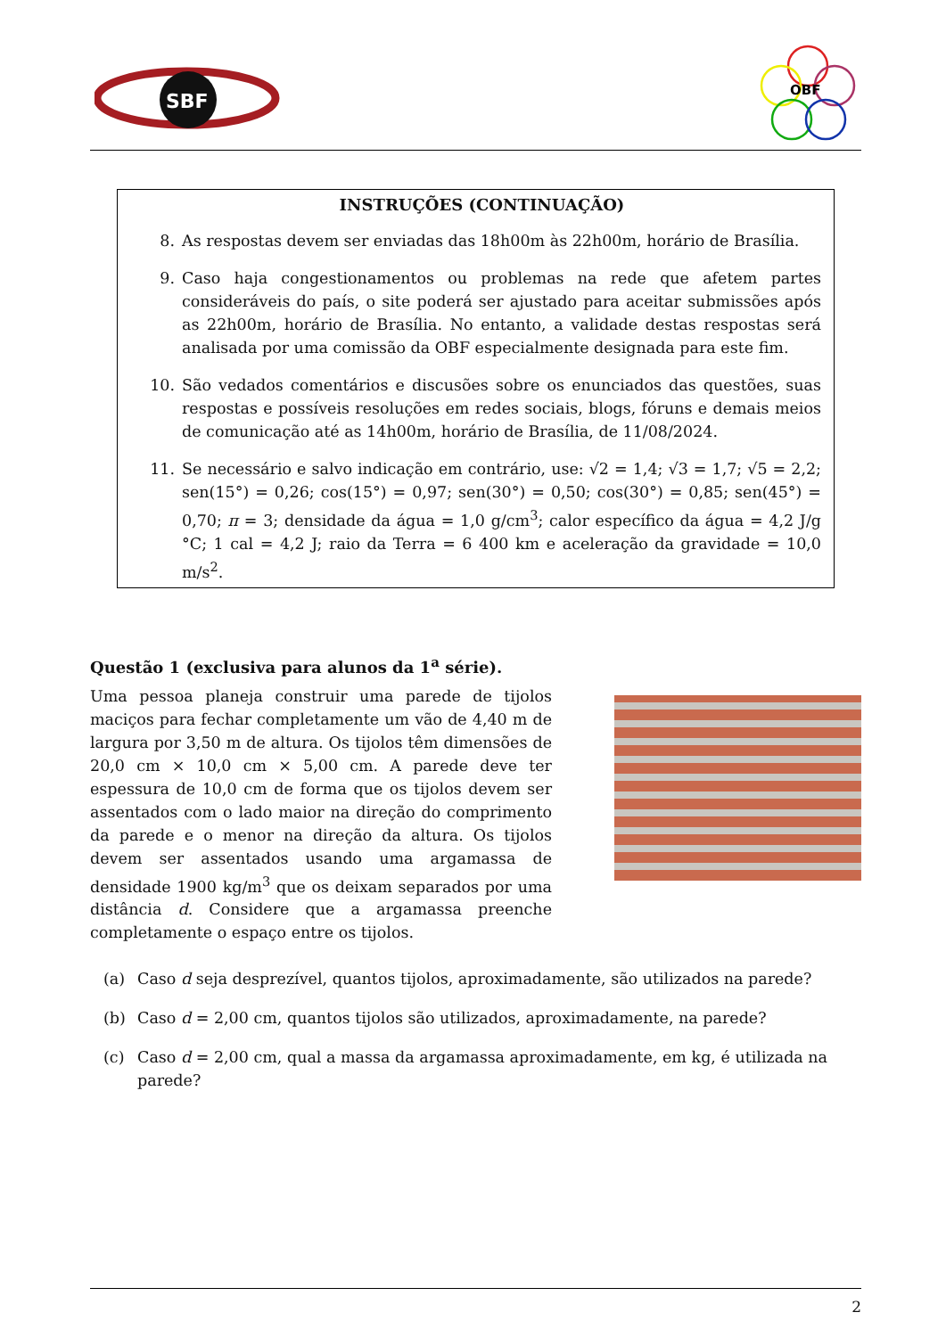SBF
OBF
INSTRUÇÕES (CONTINUAÇÃO)
8. As respostas devem ser enviadas das 18h00m às 22h00m, horário de Brasília.
9. Caso haja congestionamentos ou problemas na rede que afetem partes consideráveis do país, o site poderá ser ajustado para aceitar submissões após as 22h00m, horário de Brasília. No entanto, a validade destas respostas será analisada por uma comissão da OBF especialmente designada para este fim.
10. São vedados comentários e discusões sobre os enunciados das questões, suas respostas e possíveis resoluções em redes sociais, blogs, fóruns e demais meios de comunicação até as 14h00m, horário de Brasília, de 11/08/2024.
11. Se necessário e salvo indicação em contrário, use: √2 = 1,4; √3 = 1,7; √5 = 2,2; sen(15°) = 0,26; cos(15°) = 0,97; sen(30°) = 0,50; cos(30°) = 0,85; sen(45°) = 0,70; π = 3; densidade da água = 1,0 g/cm<sup>3</sup>; calor específico da água = 4,2 J/g °C; 1 cal = 4,2 J; raio da Terra = 6 400 km e aceleração da gravidade = 10,0 m/s<sup>2</sup>.
Questão 1 (exclusiva para alunos da 1<sup>a</sup> série).
Uma pessoa planeja construir uma parede de tijolos maciços para fechar completamente um vão de 4,40 m de largura por 3,50 m de altura. Os tijolos têm dimensões de 20,0 cm × 10,0 cm × 5,00 cm. A parede deve ter espessura de 10,0 cm de forma que os tijolos devem ser assentados com o lado maior na direção do comprimento da parede e o menor na direção da altura. Os tijolos devem ser assentados usando uma argamassa de densidade 1900 kg/m<sup>3</sup> que os deixam separados por uma distância d. Considere que a argamassa preenche completamente o espaço entre os tijolos.
(a) Caso d seja desprezível, quantos tijolos, aproximadamente, são utilizados na parede?
(b) Caso d = 2,00 cm, quantos tijolos são utilizados, aproximadamente, na parede?
(c) Caso d = 2,00 cm, qual a massa da argamassa aproximadamente, em kg, é utilizada na parede?
2